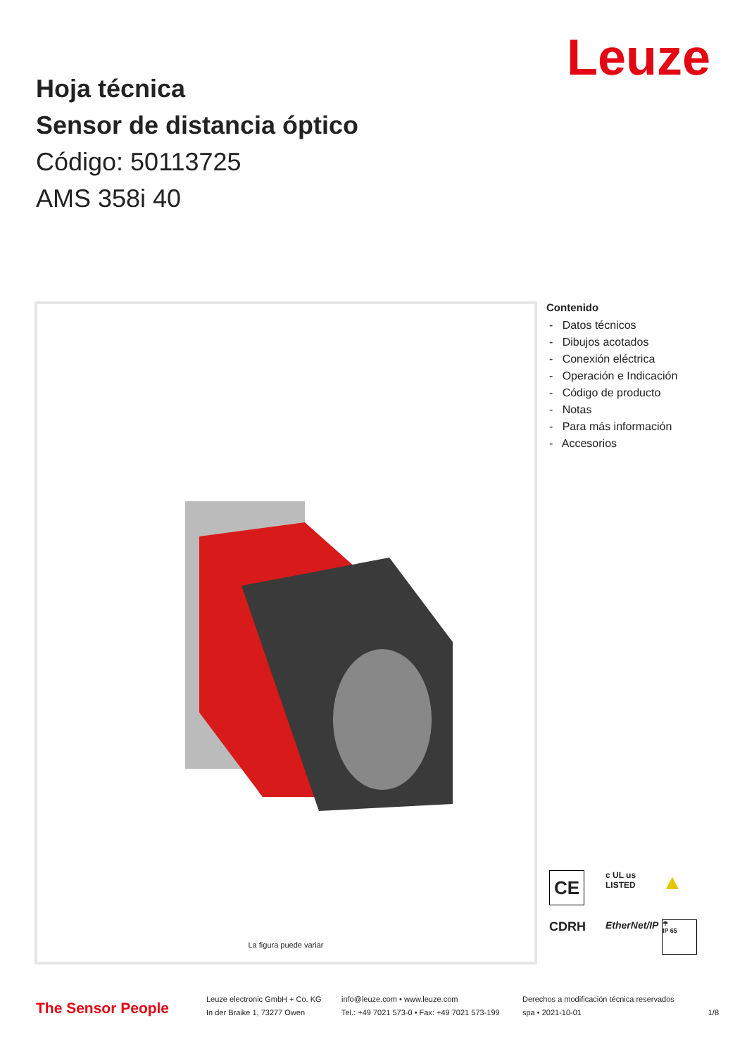Leuze
Hoja técnica
Sensor de distancia óptico
Código: 50113725
AMS 358i 40
La figura puede variar
Contenido
- Datos técnicos
- Dibujos acotados
- Conexión eléctrica
- Operación e Indicación
- Código de producto
- Notas
- Para más información
- Accesorios
CE
c UL us
LISTED
▲
CDRH
EtherNet/IP
☂
IP 65
The Sensor People
Leuze electronic GmbH + Co. KG
In der Braike 1, 73277 Owen
info@leuze.com • www.leuze.com
Tel.: +49 7021 573-0 • Fax: +49 7021 573-199
Derechos a modificación técnica reservados
spa • 2021-10-01
1/8